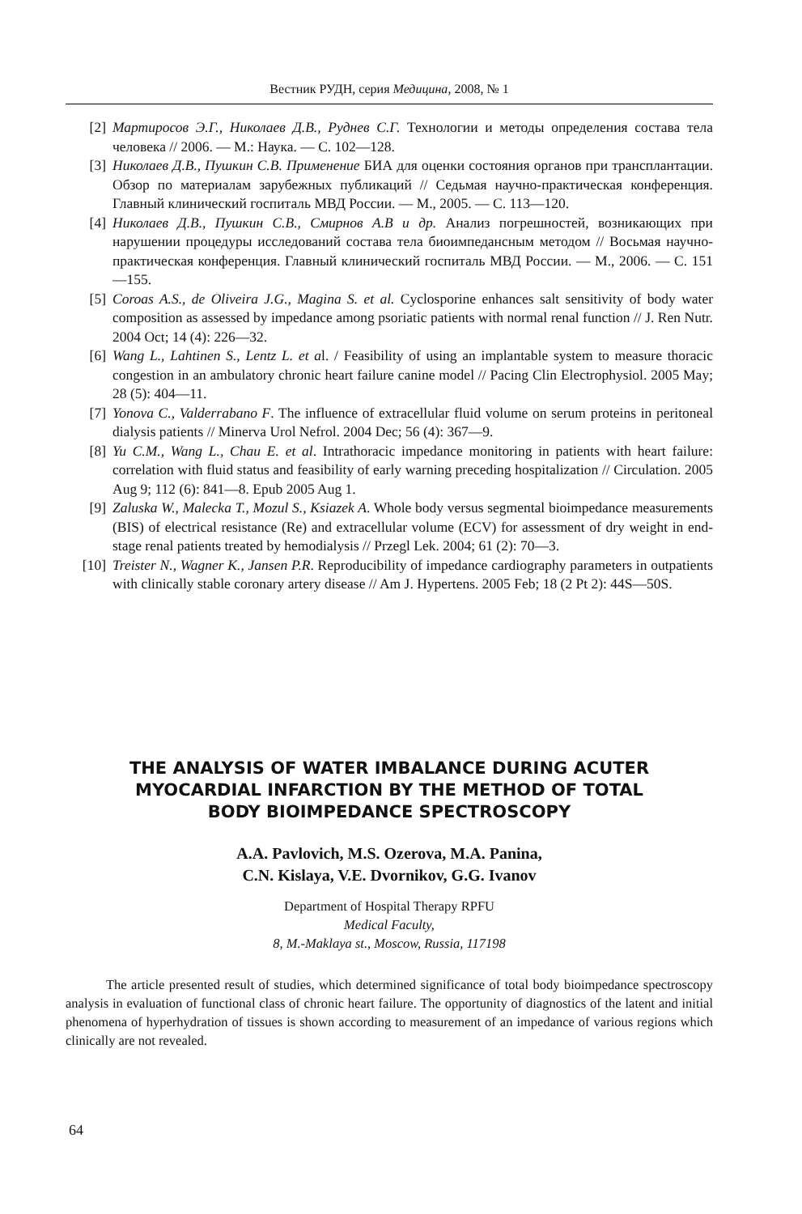Вестник РУДН, серия Медицина, 2008, № 1
[2] Мартиросов Э.Г., Николаев Д.В., Руднев С.Г. Технологии и методы определения состава тела человека // 2006. — М.: Наука. — С. 102—128.
[3] Николаев Д.В., Пушкин С.В. Применение БИА для оценки состояния органов при трансплантации. Обзор по материалам зарубежных публикаций // Седьмая научно-практическая конференция. Главный клинический госпиталь МВД России. — М., 2005. — С. 113—120.
[4] Николаев Д.В., Пушкин С.В., Смирнов А.В и др. Анализ погрешностей, возникающих при нарушении процедуры исследований состава тела биоимпедансным методом // Восьмая научно-практическая конференция. Главный клинический госпиталь МВД России. — М., 2006. — С. 151—155.
[5] Coroas A.S., de Oliveira J.G., Magina S. et al. Cyclosporine enhances salt sensitivity of body water composition as assessed by impedance among psoriatic patients with normal renal function // J. Ren Nutr. 2004 Oct; 14 (4): 226—32.
[6] Wang L., Lahtinen S., Lentz L. et al. / Feasibility of using an implantable system to measure thoracic congestion in an ambulatory chronic heart failure canine model // Pacing Clin Electrophysiol. 2005 May; 28 (5): 404—11.
[7] Yonova C., Valderrabano F. The influence of extracellular fluid volume on serum proteins in peritoneal dialysis patients // Minerva Urol Nefrol. 2004 Dec; 56 (4): 367—9.
[8] Yu C.M., Wang L., Chau E. et al. Intrathoracic impedance monitoring in patients with heart failure: correlation with fluid status and feasibility of early warning preceding hospitalization // Circulation. 2005 Aug 9; 112 (6): 841—8. Epub 2005 Aug 1.
[9] Zaluska W., Malecka T., Mozul S., Ksiazek A. Whole body versus segmental bioimpedance measurements (BIS) of electrical resistance (Re) and extracellular volume (ECV) for assessment of dry weight in end-stage renal patients treated by hemodialysis // Przegl Lek. 2004; 61 (2): 70—3.
[10] Treister N., Wagner K., Jansen P.R. Reproducibility of impedance cardiography parameters in outpatients with clinically stable coronary artery disease // Am J. Hypertens. 2005 Feb; 18 (2 Pt 2): 44S—50S.
THE ANALYSIS OF WATER IMBALANCE DURING ACUTER
MYOCARDIAL INFARCTION BY THE METHOD OF TOTAL
BODY BIOIMPEDANCE SPECTROSCOPY
A.A. Pavlovich, M.S. Ozerova, M.A. Panina,
C.N. Kislaya, V.E. Dvornikov, G.G. Ivanov
Department of Hospital Therapy RPFU
Medical Faculty,
8, M.-Maklaya st., Moscow, Russia, 117198
The article presented result of studies, which determined significance of total body bioimpedance spectroscopy analysis in evaluation of functional class of chronic heart failure. The opportunity of diagnostics of the latent and initial phenomena of hyperhydration of tissues is shown according to measurement of an impedance of various regions which clinically are not revealed.
64